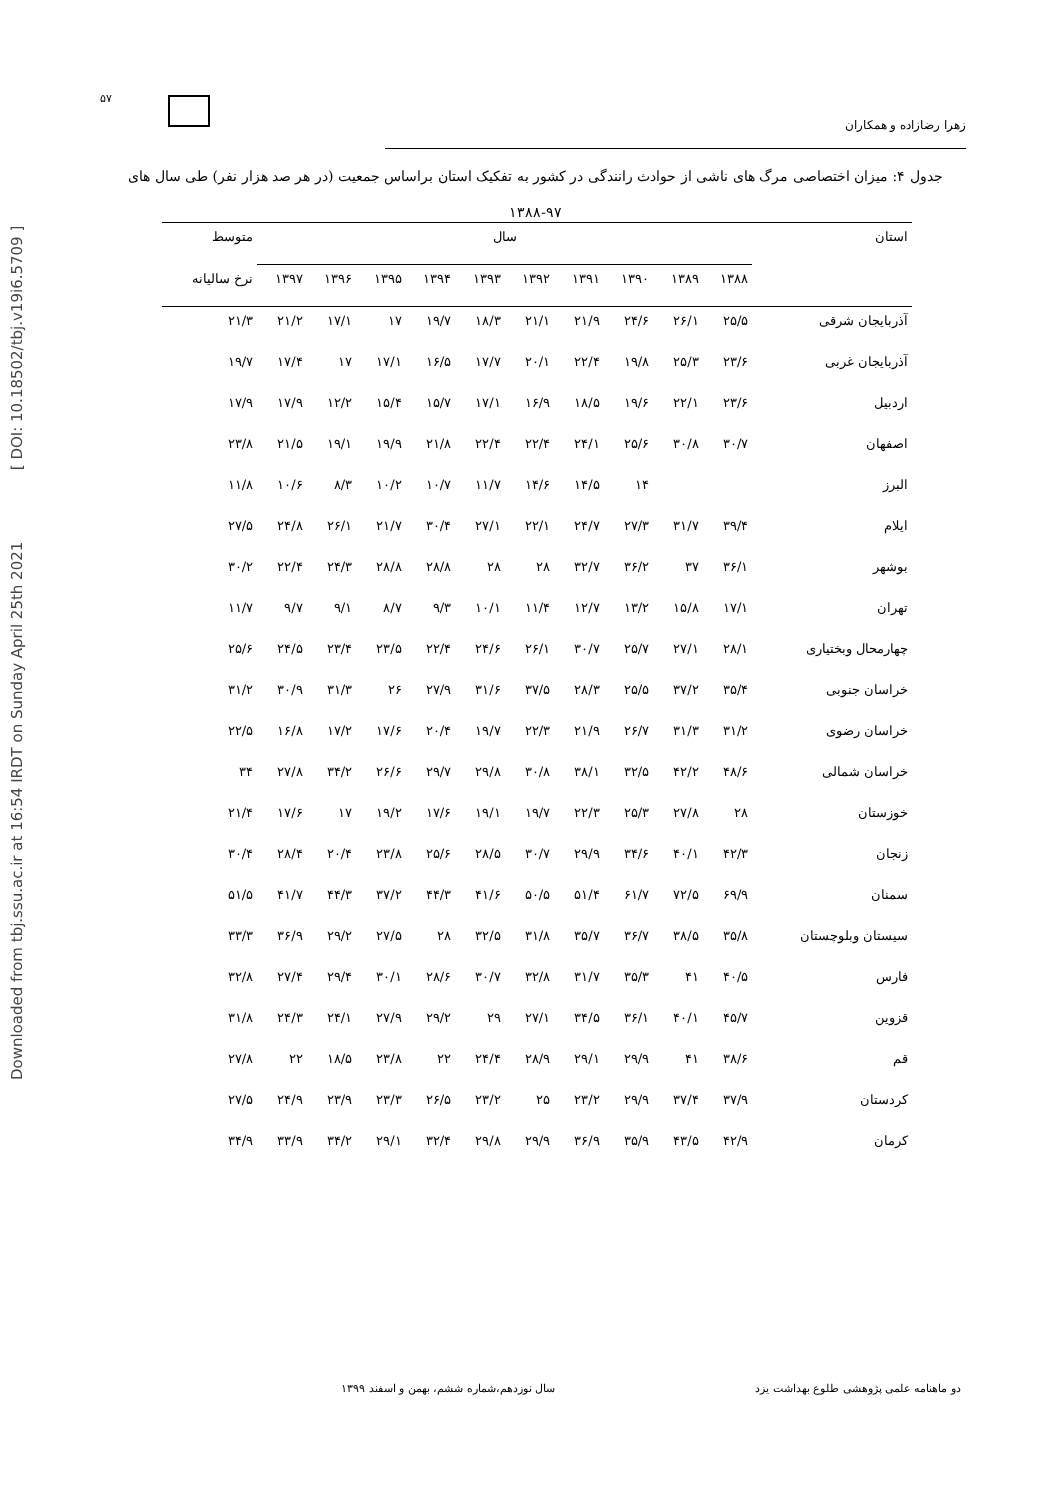Downloaded from tbj.ssu.ac.ir at 16:54 IRDT on Sunday April 25th 2021 [ DOI: 10.18502/tbj.v19i6.5709 ]
۵۷
زهرا رضازاده و همکاران
جدول ۴: میزان اختصاصی مرگ های ناشی از حوادث رانندگی در کشور به تفکیک استان براساس جمعیت (در هر صد هزار نفر) طی سال های ۹۷-۱۳۸۸
| استان | سال | | | | | | | | | | متوسط |
| --- | --- | --- | --- | --- | --- | --- | --- | --- | --- | --- | --- |
| | ۱۳۸۸ | ۱۳۸۹ | ۱۳۹۰ | ۱۳۹۱ | ۱۳۹۲ | ۱۳۹۳ | ۱۳۹۴ | ۱۳۹۵ | ۱۳۹۶ | ۱۳۹۷ | نرخ ساليانه |
| آذربایجان شرقی | ۲۵/۵ | ۲۶/۱ | ۲۴/۶ | ۲۱/۹ | ۲۱/۱ | ۱۸/۳ | ۱۹/۷ | ۱۷ | ۱۷/۱ | ۲۱/۲ | ۲۱/۳ |
| آذربایجان غربی | ۲۳/۶ | ۲۵/۳ | ۱۹/۸ | ۲۲/۴ | ۲۰/۱ | ۱۷/۷ | ۱۶/۵ | ۱۷/۱ | ۱۷ | ۱۷/۴ | ۱۹/۷ |
| اردبیل | ۲۳/۶ | ۲۲/۱ | ۱۹/۶ | ۱۸/۵ | ۱۶/۹ | ۱۷/۱ | ۱۵/۷ | ۱۵/۴ | ۱۲/۲ | ۱۷/۹ | ۱۷/۹ |
| اصفهان | ۳۰/۷ | ۳۰/۸ | ۲۵/۶ | ۲۴/۱ | ۲۲/۴ | ۲۲/۴ | ۲۱/۸ | ۱۹/۹ | ۱۹/۱ | ۲۱/۵ | ۲۳/۸ |
| البرز | | | ۱۴ | ۱۴/۵ | ۱۴/۶ | ۱۱/۷ | ۱۰/۷ | ۱۰/۲ | ۸/۳ | ۱۰/۶ | ۱۱/۸ |
| ایلام | ۳۹/۴ | ۳۱/۷ | ۲۷/۳ | ۲۴/۷ | ۲۲/۱ | ۲۷/۱ | ۳۰/۴ | ۲۱/۷ | ۲۶/۱ | ۲۴/۸ | ۲۷/۵ |
| بوشهر | ۳۶/۱ | ۳۷ | ۳۶/۲ | ۳۲/۷ | ۲۸ | ۲۸ | ۲۸/۸ | ۲۸/۸ | ۲۴/۳ | ۲۲/۴ | ۳۰/۲ |
| تهران | ۱۷/۱ | ۱۵/۸ | ۱۳/۲ | ۱۲/۷ | ۱۱/۴ | ۱۰/۱ | ۹/۳ | ۸/۷ | ۹/۱ | ۹/۷ | ۱۱/۷ |
| چهارمحال وبختیاری | ۲۸/۱ | ۲۷/۱ | ۲۵/۷ | ۳۰/۷ | ۲۶/۱ | ۲۴/۶ | ۲۲/۴ | ۲۳/۵ | ۲۳/۴ | ۲۴/۵ | ۲۵/۶ |
| خراسان جنوبی | ۳۵/۴ | ۳۷/۲ | ۲۵/۵ | ۲۸/۳ | ۳۷/۵ | ۳۱/۶ | ۲۷/۹ | ۲۶ | ۳۱/۳ | ۳۰/۹ | ۳۱/۲ |
| خراسان رضوی | ۳۱/۲ | ۳۱/۳ | ۲۶/۷ | ۲۱/۹ | ۲۲/۳ | ۱۹/۷ | ۲۰/۴ | ۱۷/۶ | ۱۷/۲ | ۱۶/۸ | ۲۲/۵ |
| خراسان شمالی | ۴۸/۶ | ۴۲/۲ | ۳۲/۵ | ۳۸/۱ | ۳۰/۸ | ۲۹/۸ | ۲۹/۷ | ۲۶/۶ | ۳۴/۲ | ۲۷/۸ | ۳۴ |
| خوزستان | ۲۸ | ۲۷/۸ | ۲۵/۳ | ۲۲/۳ | ۱۹/۷ | ۱۹/۱ | ۱۷/۶ | ۱۹/۲ | ۱۷ | ۱۷/۶ | ۲۱/۴ |
| زنجان | ۴۲/۳ | ۴۰/۱ | ۳۴/۶ | ۲۹/۹ | ۳۰/۷ | ۲۸/۵ | ۲۵/۶ | ۲۳/۸ | ۲۰/۴ | ۲۸/۴ | ۳۰/۴ |
| سمنان | ۶۹/۹ | ۷۲/۵ | ۶۱/۷ | ۵۱/۴ | ۵۰/۵ | ۴۱/۶ | ۴۴/۳ | ۳۷/۲ | ۴۴/۳ | ۴۱/۷ | ۵۱/۵ |
| سیستان وبلوچستان | ۳۵/۸ | ۳۸/۵ | ۳۶/۷ | ۳۵/۷ | ۳۱/۸ | ۳۲/۵ | ۲۸ | ۲۷/۵ | ۲۹/۲ | ۳۶/۹ | ۳۳/۳ |
| فارس | ۴۰/۵ | ۴۱ | ۳۵/۳ | ۳۱/۷ | ۳۲/۸ | ۳۰/۷ | ۲۸/۶ | ۳۰/۱ | ۲۹/۴ | ۲۷/۴ | ۳۲/۸ |
| قزوین | ۴۵/۷ | ۴۰/۱ | ۳۶/۱ | ۳۴/۵ | ۲۷/۱ | ۲۹ | ۲۹/۲ | ۲۷/۹ | ۲۴/۱ | ۲۴/۳ | ۳۱/۸ |
| قم | ۳۸/۶ | ۴۱ | ۲۹/۹ | ۲۹/۱ | ۲۸/۹ | ۲۴/۴ | ۲۲ | ۲۳/۸ | ۱۸/۵ | ۲۲ | ۲۷/۸ |
| کردستان | ۳۷/۹ | ۳۷/۴ | ۲۹/۹ | ۲۳/۲ | ۲۵ | ۲۳/۲ | ۲۶/۵ | ۲۳/۳ | ۲۳/۹ | ۲۴/۹ | ۲۷/۵ |
| کرمان | ۴۲/۹ | ۴۳/۵ | ۳۵/۹ | ۳۶/۹ | ۲۹/۹ | ۲۹/۸ | ۳۲/۴ | ۲۹/۱ | ۳۴/۲ | ۳۳/۹ | ۳۴/۹ |
دو ماهنامه علمی پژوهشی طلوع بهداشت یزد سال نوزدهم،شماره ششم، بهمن و اسفند ۱۳۹۹